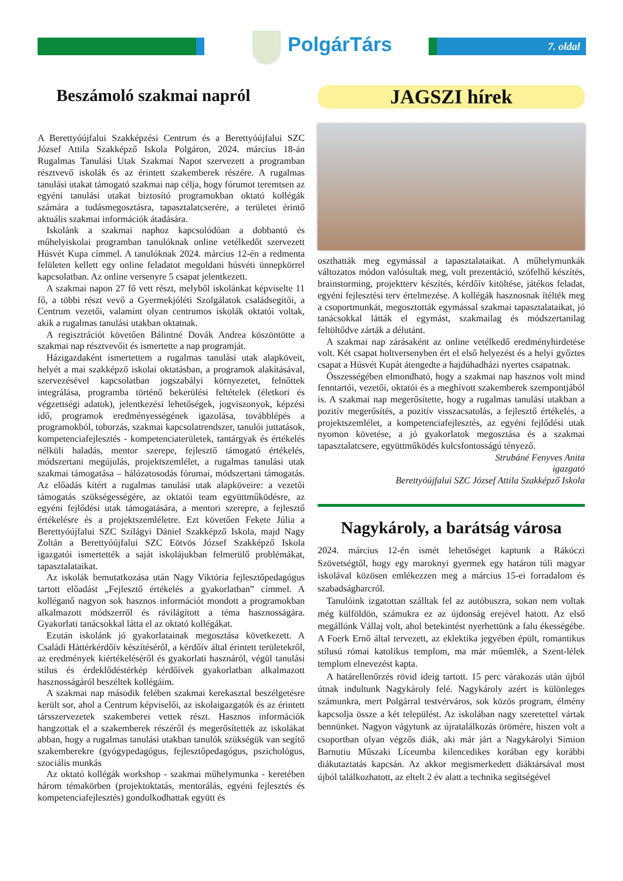PolgárTárs 7. oldal
Beszámoló szakmai napról
A Berettyóújfalui Szakképzési Centrum és a Berettyóújfalui SZC József Attila Szakképző Iskola Polgáron, 2024. március 18-án Rugalmas Tanulási Utak Szakmai Napot szervezett a programban résztvevő iskolák és az érintett szakemberek részére. A rugalmas tanulási utakat támogató szakmai nap célja, hogy fórumot teremtsen az egyéni tanulási utakat biztosító programokban oktató kollégák számára a tudásmegosztásra, tapasztalatcserére, a területet érintő aktuális szakmai információk átadására.
Iskolánk a szakmai naphoz kapcsolódóan a dobbantó és műhelyiskolai programban tanulóknak online vetélkedőt szervezett Húsvét Kupa címmel. A tanulóknak 2024. március 12-én a redmenta felületen kellett egy online feladatot megoldani húsvéti ünnepkörrel kapcsolatban. Az online versenyre 5 csapat jelentkezett.
A szakmai napon 27 fő vett részt, melyből iskolánkat képviselte 11 fő, a többi részt vevő a Gyermekjóléti Szolgálatok családsegítői, a Centrum vezetői, valamint olyan centrumos iskolák oktatói voltak, akik a rugalmas tanulási utakban oktatnak.
A regisztrációt követően Bálintné Dovák Andrea köszöntötte a szakmai nap résztvevőit és ismertette a nap programját.
Házigazdaként ismertettem a rugalmas tanulási utak alapköveit, helyét a mai szakképző iskolai oktatásban, a programok alakításával, szervezésével kapcsolatban jogszabályi környezetet, felnőttek integrálása, programba történő bekerülési feltételek (életkori és végzettségi adatok), jelentkezési lehetőségek, jogviszonyok, képzési idő, programok eredményességének igazolása, továbblépés a programokból, toborzás, szakmai kapcsolatrendszer, tanulói juttatások, kompetenciafejlesztés - kompetenciaterületek, tantárgyak és értékelés nélküli haladás, mentor szerepe, fejlesztő támogató értékelés, módszertani megújulás, projektszemlélet, a rugalmas tanulási utak szakmai támogatása – hálózatosodás fórumai, módszertani támogatás. Az előadás kitért a rugalmas tanulási utak alapköveire: a vezetői támogatás szükségességére, az oktatói team együttműködésre, az egyéni fejlődési utak támogatására, a mentori szerepre, a fejlesztő értékelésre és a projektszemléletre. Ezt követően Fekete Júlia a Berettyóújfalui SZC Szilágyi Dániel Szakképző Iskola, majd Nagy Zoltán a Berettyóújfalui SZC Eötvös József Szakképző Iskola igazgatói ismertették a saját iskolájukban felmerülő problémákat, tapasztalataikat.
Az iskolák bemutatkozása után Nagy Viktória fejlesztőpedagógus tartott előadást „Fejlesztő értékelés a gyakorlatban” címmel. A kolléganő nagyon sok hasznos információt mondott a programokban alkalmazott módszerről és rávilágított a téma hasznosságára. Gyakorlati tanácsokkal látta el az oktató kollégákat.
Ezután iskolánk jó gyakorlatainak megosztása következett. A Családi Háttérkérdőív készítéséről, a kérdőív által érintett területekről, az eredmények kiértékeléséről és gyakorlati hasznáról, végül tanulási stílus és érdeklődéstérkép kérdőívek gyakorlatban alkalmazott hasznosságáról beszéltek kollégáim.
A szakmai nap második felében szakmai kerekasztal beszélgetésre került sor, ahol a Centrum képviselői, az iskolaigazgatók és az érintett társszervezetek szakemberei vettek részt. Hasznos információk hangzottak el a szakemberek részéről és megerősítették az iskolákat abban, hogy a rugalmas tanulási utakban tanulók szükségük van segítő szakemberekre (gyógypedagógus, fejlesztőpedagógus, pszichológus, szociális munkás
Az oktató kollégák workshop - szakmai műhelymunka - keretében három témakörben (projektoktatás, mentorálás, egyéni fejlesztés és kompetenciafejlesztés) gondolkodhattak együtt és
JAGSZI hírek
oszthatták meg egymással a tapasztalataikat. A műhelymunkák változatos módon valósultak meg, volt prezentáció, szófelhő készítés, brainstorming, projektterv készítés, kérdőív kitöltése, játékos feladat, egyéni fejlesztési terv értelmezése. A kollégák hasznosnak ítélték meg a csoportmunkát, megosztották egymással szakmai tapasztalataikat, jó tanácsokkal látták el egymást, szakmailag és módszertanilag feltöltődve zárták a délutánt.
A szakmai nap zárásaként az online vetélkedő eredményhirdetése volt. Két csapat holtversenyben ért el első helyezést és a helyi győztes csapat a Húsvét Kupát átengedte a hajdúhadházi nyertes csapatnak.
Összességében elmondható, hogy a szakmai nap hasznos volt mind fenntartói, vezetői, oktatói és a meghívott szakemberek szempontjából is. A szakmai nap megerősítette, hogy a rugalmas tanulási utakban a pozitív megerősítés, a pozitív visszacsatolás, a fejlesztő értékelés, a projektszemlélet, a kompetenciafejlesztés, az egyéni fejlődési utak nyomon követése, a jó gyakorlatok megosztása és a szakmai tapasztalatcsere, együttműködés kulcsfontosságú tényező.
Strubáné Fenyves Anita
igazgató
Berettyóújfalui SZC József Attila Szakképző Iskola
Nagykároly, a barátság városa
2024. március 12-én ismét lehetőséget kaptunk a Rákóczi Szövetségtől, hogy egy maroknyi gyermek egy határon túli magyar iskolával közösen emlékezzen meg a március 15-ei forradalom és szabadságharcról.
Tanulóink izgatottan szálltak fel az autóbuszra, sokan nem voltak még külföldön, számukra ez az újdonság erejével hatott. Az első megállónk Vállaj volt, ahol betekintést nyerhettünk a falu ékességébe. A Foerk Ernő által tervezett, az eklektika jegyében épült, romantikus stílusú római katolikus templom, ma már műemlék, a Szent-lélek templom elnevezést kapta.
A határellenőrzés rövid ideig tartott. 15 perc várakozás után újból útnak indultunk Nagykároly felé. Nagykároly azért is különleges számunkra, mert Polgárral testvérváros, sok közös program, élmény kapcsolja össze a két települést. Az iskolában nagy szeretettel vártak bennünket. Nagyon vágytunk az újratalálkozás örömére, hiszen volt a csoportban olyan végzős diák, aki már járt a Nagykárolyi Simion Barnutiu Műszaki Líceumba kilencedikes korában egy korábbi diákutaztatás kapcsán. Az akkor megismerkedett diáktársával most újból találkozhatott, az eltelt 2 év alatt a technika segítségével